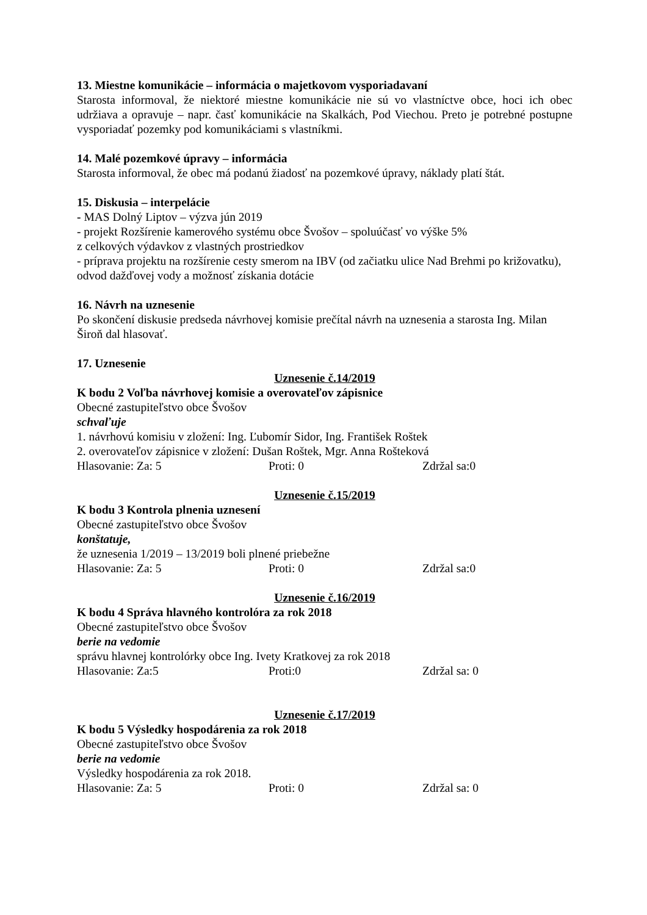13. Miestne komunikácie – informácia o majetkovom vysporiadavaní
Starosta informoval, že niektoré miestne komunikácie nie sú vo vlastníctve obce, hoci ich obec udržiava a opravuje – napr. časť komunikácie na Skalkách, Pod Viechou. Preto je potrebné postupne vysporiadať pozemky pod komunikáciami s vlastníkmi.
14. Malé pozemkové úpravy – informácia
Starosta informoval, že obec má podanú žiadosť na pozemkové úpravy, náklady platí štát.
15. Diskusia – interpelácie
- MAS Dolný Liptov – výzva jún 2019
- projekt Rozšírenie kamerového systému obce Švošov – spoluúčasť vo výške 5%
z celkových výdavkov z vlastných prostriedkov
- príprava projektu na rozšírenie cesty smerom na IBV (od začiatku ulice Nad Brehmi po križovatku), odvod dažďovej vody a možnosť získania dotácie
16. Návrh na uznesenie
Po skončení diskusie predseda návrhovej komisie prečítal návrh na uznesenia a starosta Ing. Milan Široň dal hlasovať.
17. Uznesenie
Uznesenie č.14/2019
K bodu 2 Voľba návrhovej komisie a overovateľov zápisnice
Obecné zastupiteľstvo obce Švošov
schvaľuje
1. návrhovú komisiu v zložení: Ing. Ľubomír Sidor, Ing. František Roštek
2. overovateľov zápisnice v zložení: Dušan Roštek, Mgr. Anna Rošteková
Hlasovanie: Za: 5 Proti: 0 Zdržal sa:0
Uznesenie č.15/2019
K bodu 3 Kontrola plnenia uznesení
Obecné zastupiteľstvo obce Švošov
konštatuje,
že uznesenia 1/2019 – 13/2019 boli plnené priebežne
Hlasovanie: Za: 5 Proti: 0 Zdržal sa:0
Uznesenie č.16/2019
K bodu 4 Správa hlavného kontrolóra za rok 2018
Obecné zastupiteľstvo obce Švošov
berie na vedomie
správu hlavnej kontrolórky obce Ing. Ivety Kratkovej za rok 2018
Hlasovanie: Za:5 Proti:0 Zdržal sa: 0
Uznesenie č.17/2019
K bodu 5 Výsledky hospodárenia za rok 2018
Obecné zastupiteľstvo obce Švošov
berie na vedomie
Výsledky hospodárenia za rok 2018.
Hlasovanie: Za: 5 Proti: 0 Zdržal sa: 0